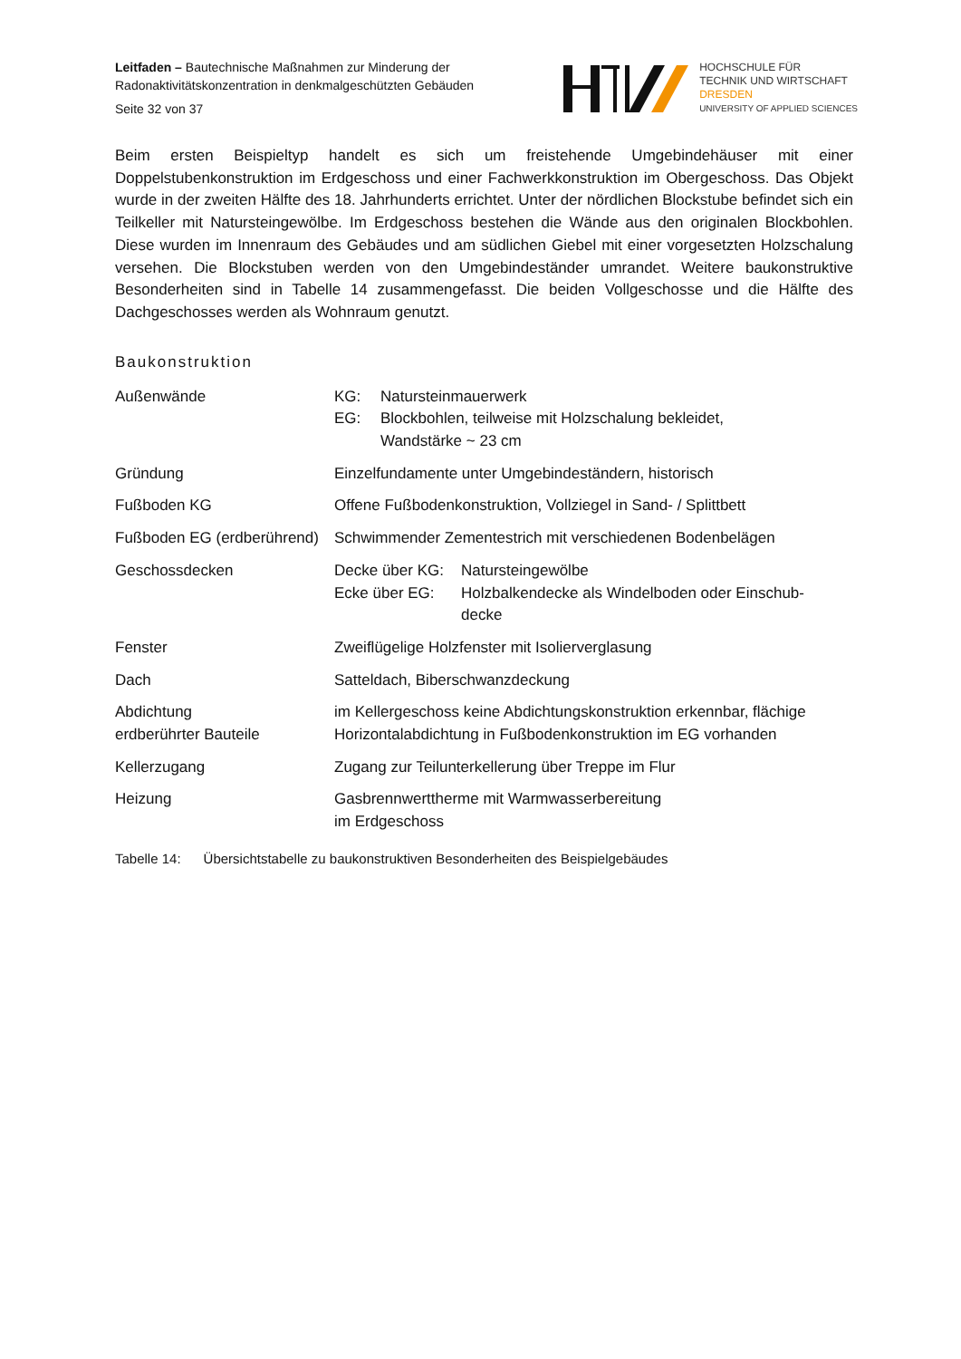Leitfaden – Bautechnische Maßnahmen zur Minderung der
Radonaktivitätskonzentration in denkmalgeschützten Gebäuden
Seite 32 von 37
HOCHSCHULE FÜR
TECHNIK UND WIRTSCHAFT
DRESDEN
UNIVERSITY OF APPLIED SCIENCES
Beim ersten Beispieltyp handelt es sich um freistehende Umgebindehäuser mit einer Doppelstubenkonstruktion im Erdgeschoss und einer Fachwerkkonstruktion im Obergeschoss. Das Objekt wurde in der zweiten Hälfte des 18. Jahrhunderts errichtet. Unter der nördlichen Blockstube befindet sich ein Teilkeller mit Natursteingewölbe. Im Erdgeschoss bestehen die Wände aus den originalen Blockbohlen. Diese wurden im Innenraum des Gebäudes und am südlichen Giebel mit einer vorgesetzten Holzschalung versehen. Die Blockstuben werden von den Umgebindeständer umrandet. Weitere baukonstruktive Besonderheiten sind in Tabelle 14 zusammengefasst. Die beiden Vollgeschosse und die Hälfte des Dachgeschosses werden als Wohnraum genutzt.
Baukonstruktion
| Außenwände | / KG: / Natursteinmauerwerk / / EG: / Blockbohlen, teilweise mit Holzschalung bekleidet, Wandstärke ~ 23 cm / |
| Gründung | Einzelfundamente unter Umgebindeständern, historisch |
| Fußboden KG | Offene Fußbodenkonstruktion, Vollziegel in Sand- / Splittbett |
| Fußboden EG (erdberührend) | Schwimmender Zementestrich mit verschiedenen Bodenbelägen |
| Geschossdecken | / Decke über KG: / Natursteingewölbe / / Ecke über EG: / Holzbalkendecke als Windelboden oder Einschub- decke / |
| Fenster | Zweiflügelige Holzfenster mit Isolierverglasung |
| Dach | Satteldach, Biberschwanzdeckung |
| Abdichtung erdberührter Bauteile | im Kellergeschoss keine Abdichtungskonstruktion erkennbar, flächige Horizontalabdichtung in Fußbodenkonstruktion im EG vorhanden |
| Kellerzugang | Zugang zur Teilunterkellerung über Treppe im Flur |
| Heizung | Gasbrennwerttherme mit Warmwasserbereitung im Erdgeschoss |
Tabelle 14: Übersichtstabelle zu baukonstruktiven Besonderheiten des Beispielgebäudes